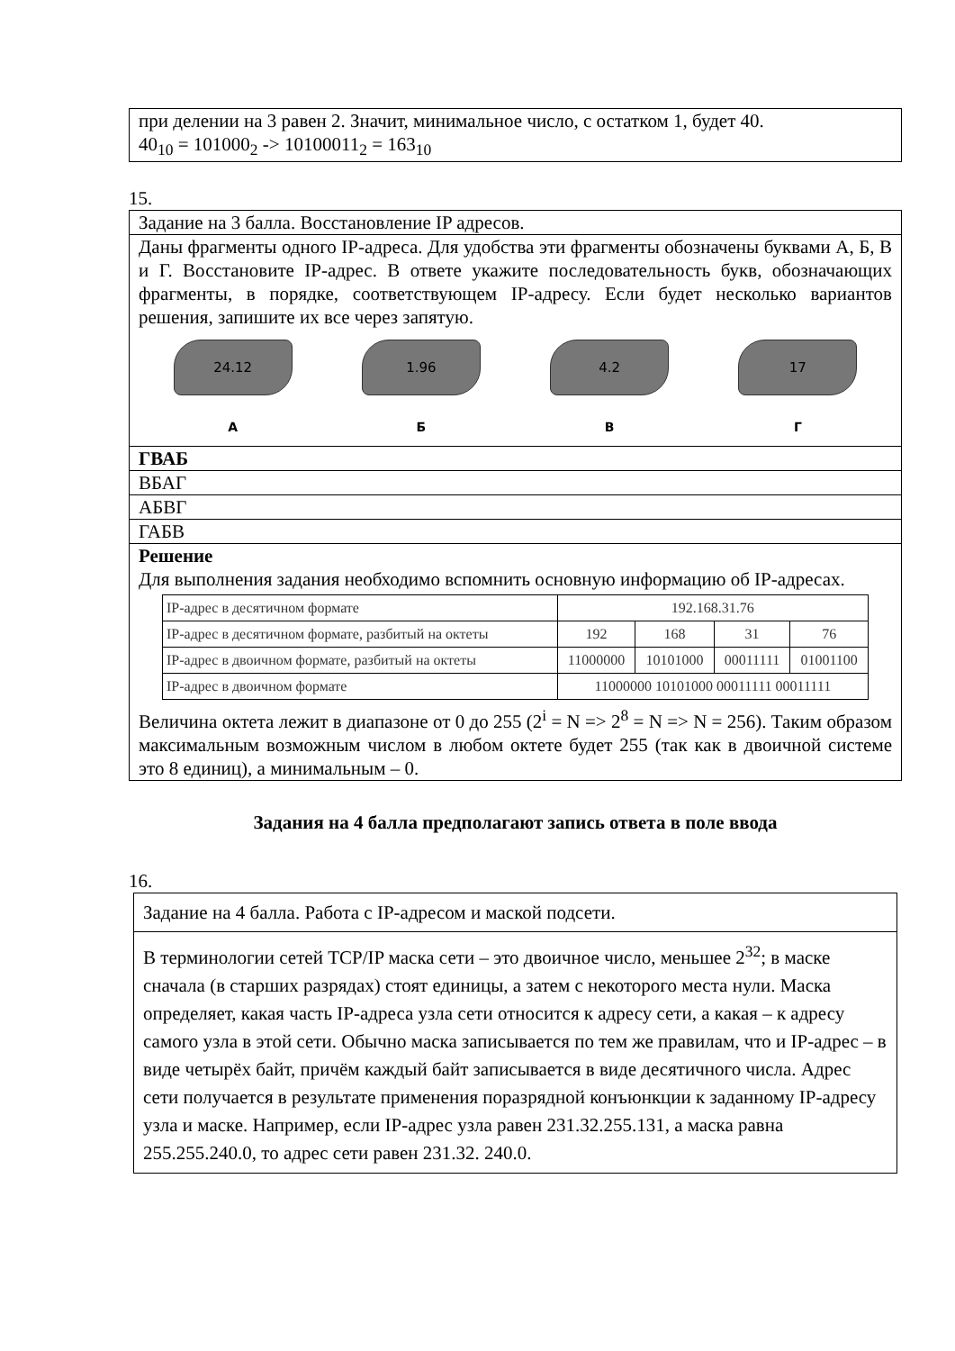при делении на 3 равен 2. Значит, минимальное число, с остатком 1, будет 40.
40<sub>10</sub> = 101000<sub>2</sub> -> 10100011<sub>2</sub> = 163<sub>10</sub>
15.
Задание на 3 балла. Восстановление IP адресов.
Даны фрагменты одного IP-адреса. Для удобства эти фрагменты обозначены буквами А, Б, В и Г. Восстановите IP-адрес. В ответе укажите последовательность букв, обозначающих фрагменты, в порядке, соответствующем IP-адресу. Если будет несколько вариантов решения, запишите их все через запятую.
24.12
А
1.96
Б
4.2
В
17
Г
ГВАБ
ВБАГ
АБВГ
ГАБВ
Решение
Для выполнения задания необходимо вспомнить основную информацию об IP-адресах.
| IP-адрес в десятичном формате | 192.168.31.76 | | | |
| IP-адрес в десятичном формате, разбитый на октеты | 192 | 168 | 31 | 76 |
| IP-адрес в двоичном формате, разбитый на октеты | 11000000 | 10101000 | 00011111 | 01001100 |
| IP-адрес в двоичном формате | 11000000 10101000 00011111 00011111 | | | |
Величина октета лежит в диапазоне от 0 до 255 (2<sup>i</sup> = N => 2<sup>8</sup> = N => N = 256). Таким образом максимальным возможным числом в любом октете будет 255 (так как в двоичной системе это 8 единиц), а минимальным – 0.
Задания на 4 балла предполагают запись ответа в поле ввода
16.
Задание на 4 балла. Работа с IP-адресом и маской подсети.
В терминологии сетей TCP/IP маска сети – это двоичное число, меньшее 2<sup>32</sup>; в маске сначала (в старших разрядах) стоят единицы, а затем с некоторого места нули. Маска определяет, какая часть IP-адреса узла сети относится к адресу сети, а какая – к адресу самого узла в этой сети. Обычно маска записывается по тем же правилам, что и IP-адрес – в виде четырёх байт, причём каждый байт записывается в виде десятичного числа. Адрес сети получается в результате применения поразрядной конъюнкции к заданному IP-адресу узла и маске. Например, если IP-адрес узла равен 231.32.255.131, а маска равна 255.255.240.0, то адрес сети равен 231.32. 240.0.